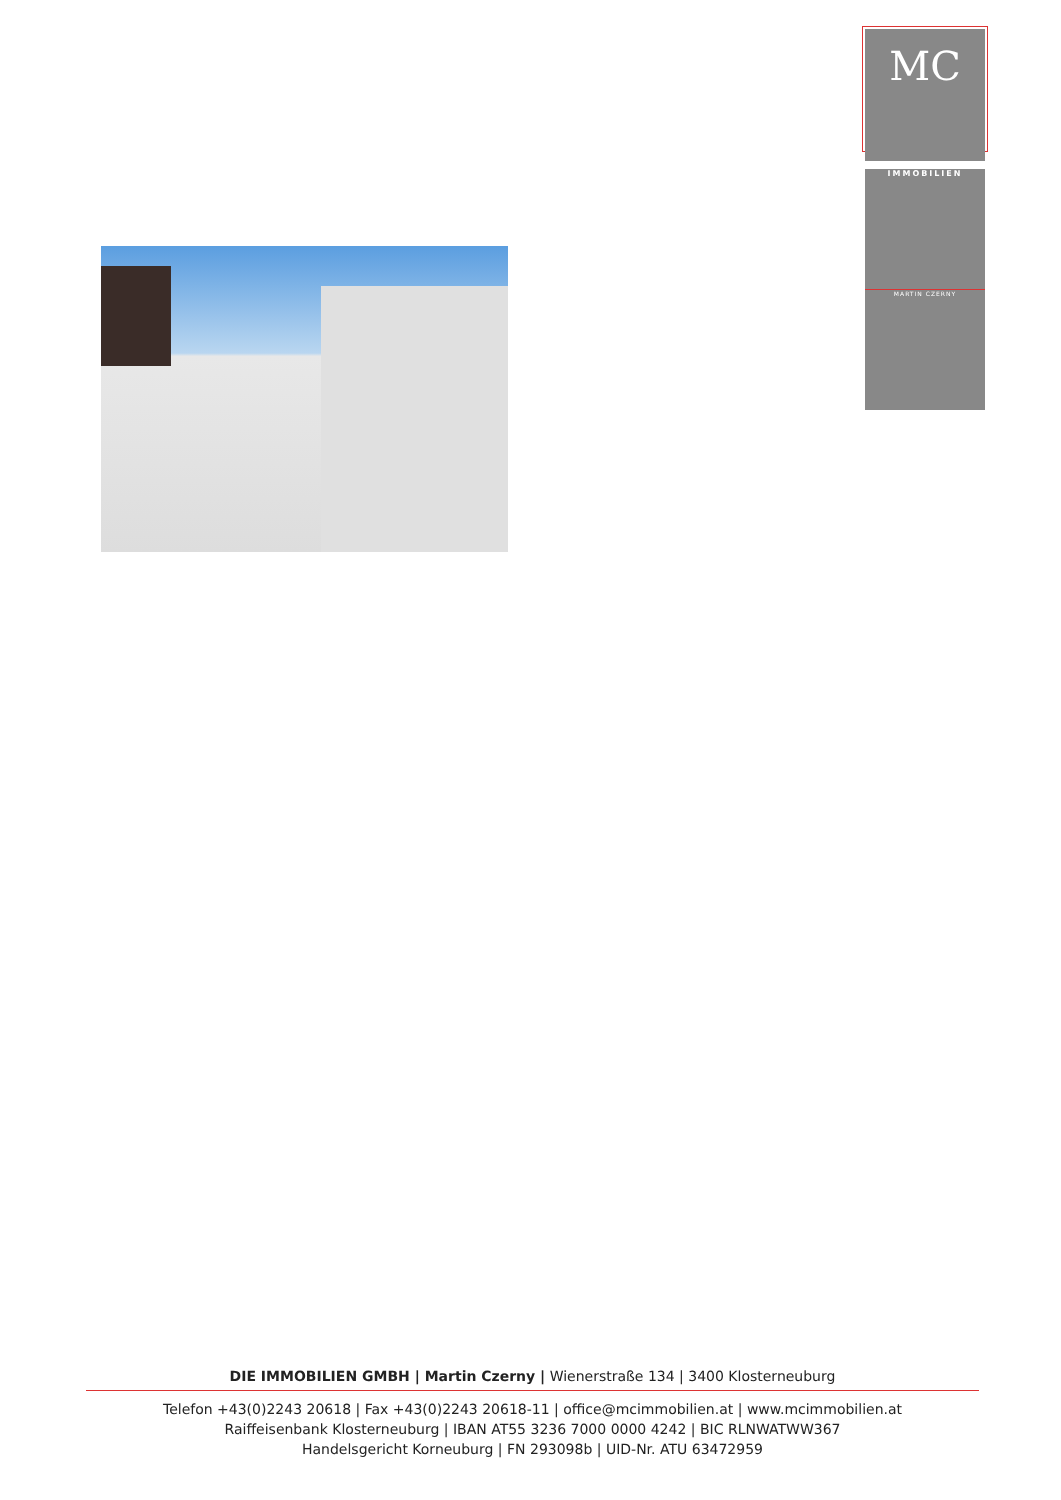MC
IMMOBILIEN
MARTIN CZERNY
DIE IMMOBILIEN GMBH | Martin Czerny | Wienerstraße 134 | 3400 Klosterneuburg
Telefon +43(0)2243 20618 | Fax +43(0)2243 20618-11 | office@mcimmobilien.at | www.mcimmobilien.at
Raiffeisenbank Klosterneuburg | IBAN AT55 3236 7000 0000 4242 | BIC RLNWATWW367
Handelsgericht Korneuburg | FN 293098b | UID-Nr. ATU 63472959